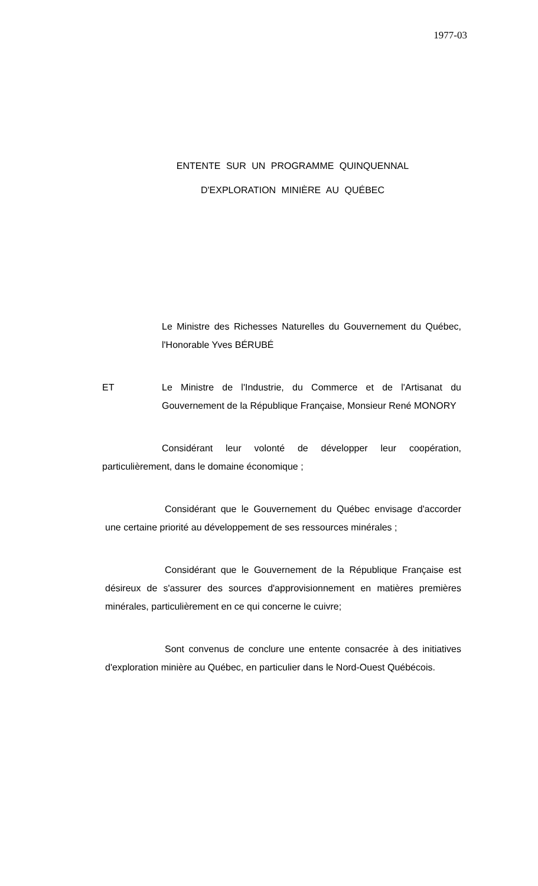1977-03
ENTENTE SUR UN PROGRAMME QUINQUENNAL
D'EXPLORATION MINIÈRE AU QUÉBEC
Le Ministre des Richesses Naturelles du Gouvernement du Québec, l'Honorable Yves BÉRUBÉ
ET Le Ministre de l'Industrie, du Commerce et de l'Artisanat du Gouvernement de la République Française, Monsieur René MONORY
Considérant leur volonté de développer leur coopération, particulièrement, dans le domaine économique ;
Considérant que le Gouvernement du Québec envisage d'accorder une certaine priorité au développement de ses ressources minérales ;
Considérant que le Gouvernement de la République Française est désireux de s'assurer des sources d'approvisionnement en matières premières minérales, particulièrement en ce qui concerne le cuivre;
Sont convenus de conclure une entente consacrée à des initiatives d'exploration minière au Québec, en particulier dans le Nord-Ouest Québécois.